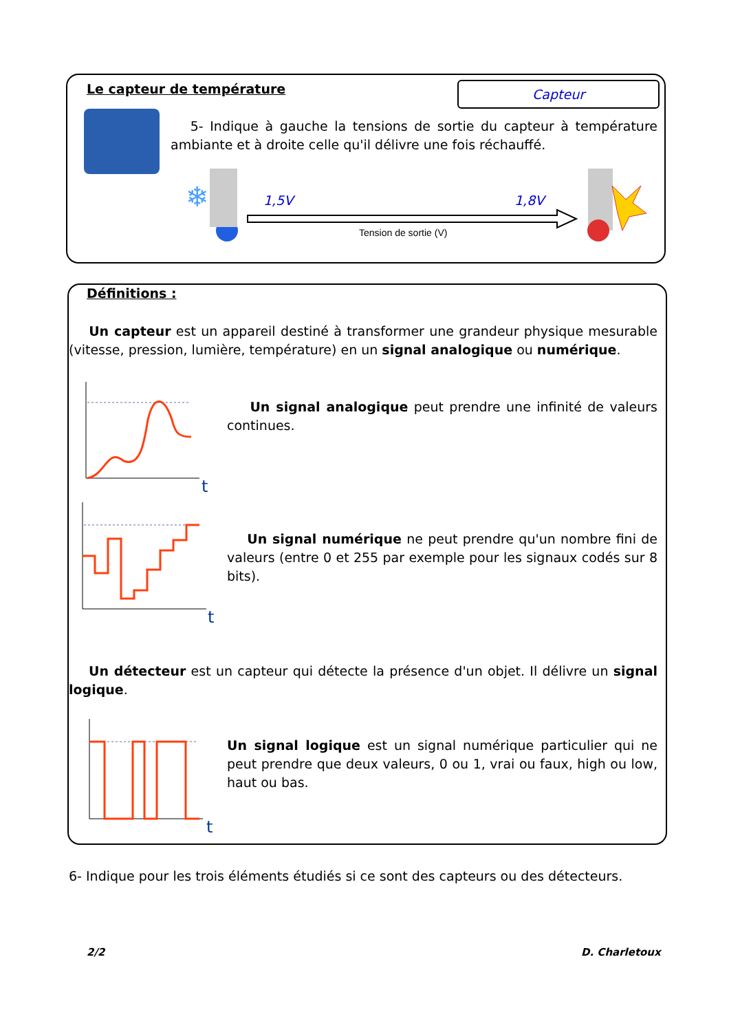Le capteur de température Capteur
5- Indique à gauche la tensions de sortie du capteur à température ambiante et à droite celle qu'il délivre une fois réchauffé.
❄
1,5V 1,8V
Tension de sortie (V)
Définitions :
Un capteur est un appareil destiné à transformer une grandeur physique mesurable (vitesse, pression, lumière, température) en un signal analogique ou numérique.
t
Un signal analogique peut prendre une infinité de valeurs continues.
t
Un signal numérique ne peut prendre qu'un nombre fini de valeurs (entre 0 et 255 par exemple pour les signaux codés sur 8 bits).
Un détecteur est un capteur qui détecte la présence d'un objet. Il délivre un signal logique.
t
Un signal logique est un signal numérique particulier qui ne peut prendre que deux valeurs, 0 ou 1, vrai ou faux, high ou low, haut ou bas.
6- Indique pour les trois éléments étudiés si ce sont des capteurs ou des détecteurs.
2/2 D. Charletoux